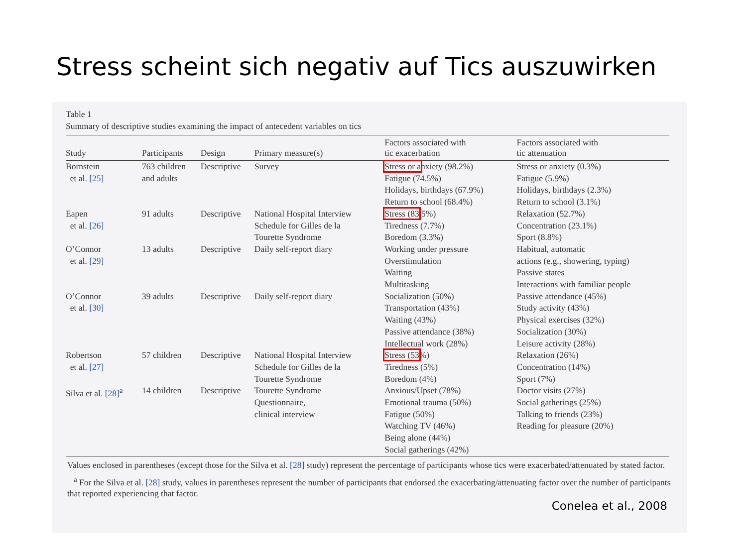Stress scheint sich negativ auf Tics auszuwirken
Table 1
Summary of descriptive studies examining the impact of antecedent variables on tics
| Study | Participants | Design | Primary measure(s) | Factors associated with tic exacerbation | Factors associated with tic attenuation |
| --- | --- | --- | --- | --- | --- |
| Bornstein et al. [25] | 763 children and adults | Descriptive | Survey | Stress or a nxiety (98.2%) Fatigue (74.5%) Holidays, birthdays (67.9%) Return to school (68.4%) | Stress or anxiety (0.3%) Fatigue (5.9%) Holidays, birthdays (2.3%) Return to school (3.1%) |
| Eapen et al. [26] | 91 adults | Descriptive | National Hospital Interview Schedule for Gilles de la Tourette Syndrome | Stress (83 .5%) Tiredness (7.7%) Boredom (3.3%) | Relaxation (52.7%) Concentration (23.1%) Sport (8.8%) |
| O’Connor et al. [29] | 13 adults | Descriptive | Daily self-report diary | Working under pressure Overstimulation Waiting Multitasking | Habitual, automatic actions (e.g., showering, typing) Passive states Interactions with familiar people |
| O’Connor et al. [30] | 39 adults | Descriptive | Daily self-report diary | Socialization (50%) Transportation (43%) Waiting (43%) Passive attendance (38%) Intellectual work (28%) | Passive attendance (45%) Study activity (43%) Physical exercises (32%) Socialization (30%) Leisure activity (28%) |
| Robertson et al. [27] | 57 children | Descriptive | National Hospital Interview Schedule for Gilles de la Tourette Syndrome | Stress (53 %) Tiredness (5%) Boredom (4%) | Relaxation (26%) Concentration (14%) Sport (7%) |
| Silva et al. [28]<sup>a</sup> | 14 children | Descriptive | Tourette Syndrome Questionnaire, clinical interview | Anxious/Upset (78%) Emotional trauma (50%) Fatigue (50%) Watching TV (46%) Being alone (44%) Social gatherings (42%) | Doctor visits (27%) Social gatherings (25%) Talking to friends (23%) Reading for pleasure (20%) |
Values enclosed in parentheses (except those for the Silva et al. [28] study) represent the percentage of participants whose tics were exacerbated/attenuated by stated factor.
<sup>a</sup> For the Silva et al. [28] study, values in parentheses represent the number of participants that endorsed the exacerbating/attenuating factor over the number of participants that reported experiencing that factor.
Conelea et al., 2008